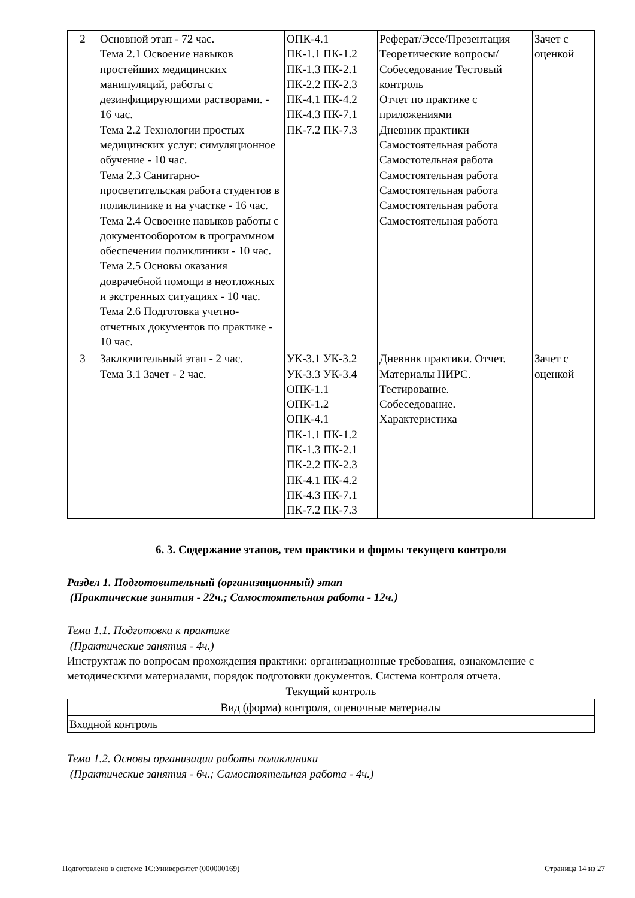| 2 | Основной этап - 72 час. Тема 2.1 Освоение навыков простейших медицинских манипуляций, работы с дезинфицирующими растворами. - 16 час. Тема 2.2 Технологии простых медицинских услуг: симуляционное обучение - 10 час. Тема 2.3 Санитарно-просветительская работа студентов в поликлинике и на участке - 16 час. Тема 2.4 Освоение навыков работы с документооборотом в программном обеспечении поликлиники - 10 час. Тема 2.5 Основы оказания доврачебной помощи в неотложных и экстренных ситуациях - 10 час. Тема 2.6 Подготовка учетно-отчетных документов по практике - 10 час. | ОПК-4.1 ПК-1.1 ПК-1.2 ПК-1.3 ПК-2.1 ПК-2.2 ПК-2.3 ПК-4.1 ПК-4.2 ПК-4.3 ПК-7.1 ПК-7.2 ПК-7.3 | Реферат/Эссе/Презентация Теоретические вопросы/Собеседование Тестовый контроль Отчет по практике с приложениями Дневник практики Самостоятельная работа Самостотельная работа Самостоятельная работа Самостоятельная работа Самостоятельная работа Самостоятельная работа | Зачет с оценкой |
| 3 | Заключительный этап - 2 час. Тема 3.1 Зачет - 2 час. | УК-3.1 УК-3.2 УК-3.3 УК-3.4 ОПК-1.1 ОПК-1.2 ОПК-4.1 ПК-1.1 ПК-1.2 ПК-1.3 ПК-2.1 ПК-2.2 ПК-2.3 ПК-4.1 ПК-4.2 ПК-4.3 ПК-7.1 ПК-7.2 ПК-7.3 | Дневник практики. Отчет. Материалы НИРС. Тестирование. Собеседование. Характеристика | Зачет с оценкой |
6. 3. Содержание этапов, тем практики и формы текущего контроля
Раздел 1. Подготовительный (организационный) этап
(Практические занятия - 22ч.; Самостоятельная работа - 12ч.)
Тема 1.1. Подготовка к практике
(Практические занятия - 4ч.)
Инструктаж по вопросам прохождения практики: организационные требования, ознакомление с методическими материалами, порядок подготовки документов. Система контроля отчета.
Текущий контроль
| Вид (форма) контроля, оценочные материалы |
| Входной контроль |
Тема 1.2. Основы организации работы поликлиники
(Практические занятия - 6ч.; Самостоятельная работа - 4ч.)
Подготовлено в системе 1С:Университет (000000169) Страница 14 из 27